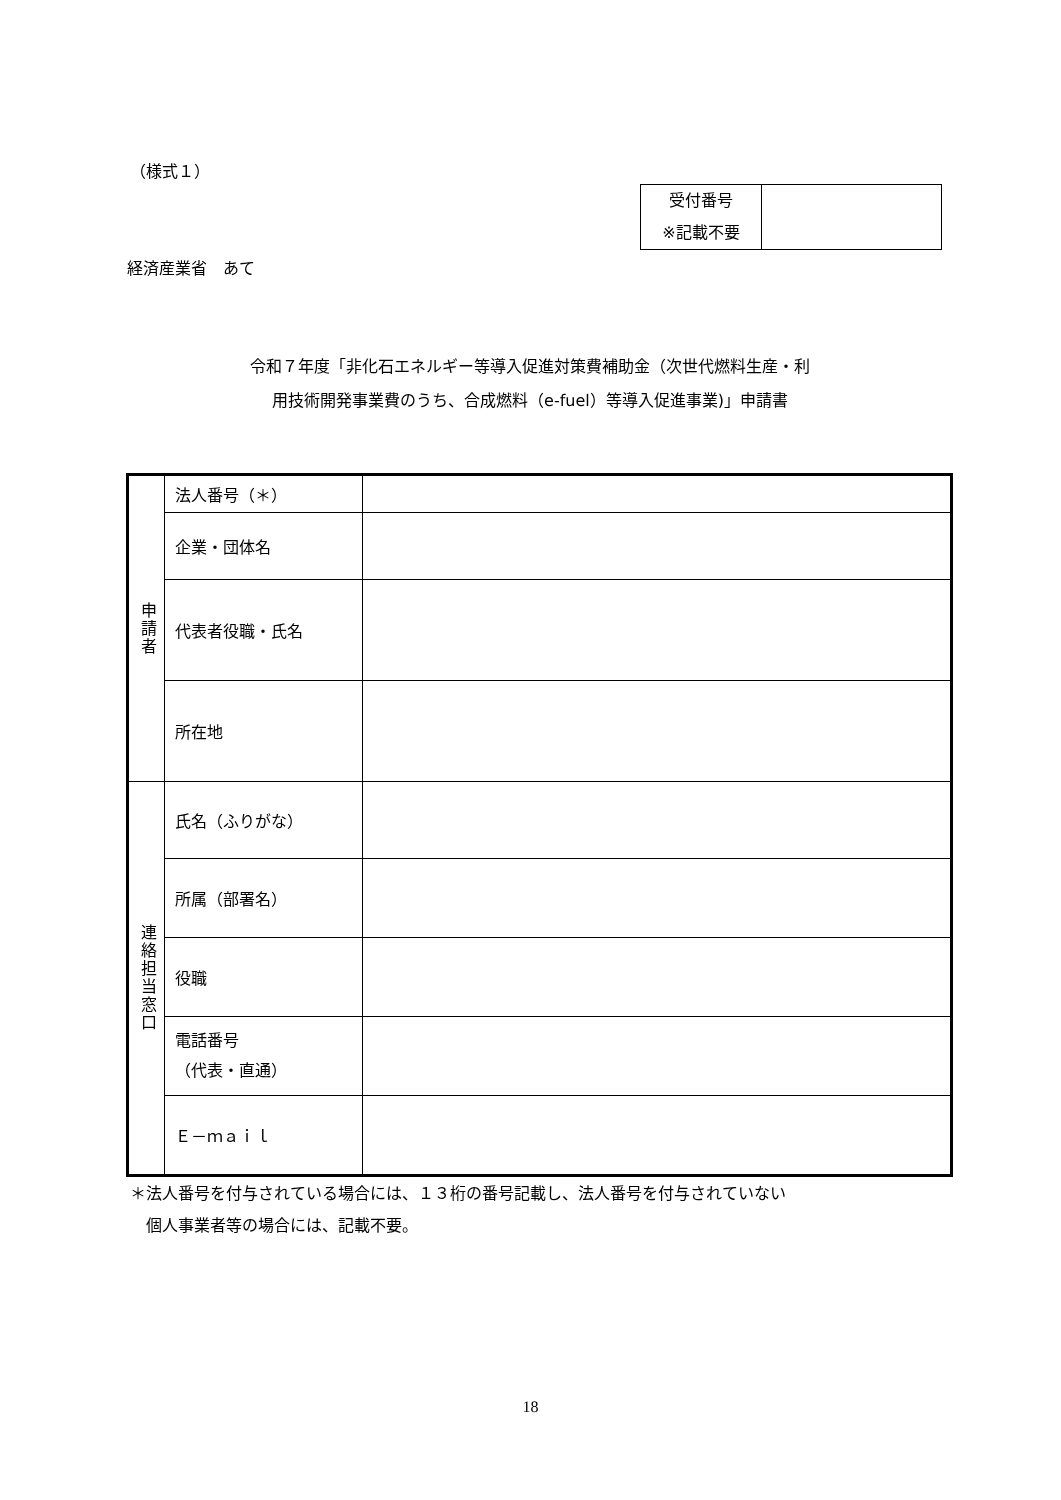（様式１）
| 受付番号 ※記載不要 | |
経済産業省　あて
令和７年度「非化石エネルギー等導入促進対策費補助金（次世代燃料生産・利
用技術開発事業費のうち、合成燃料（e-fuel）等導入促進事業)」申請書
| 申請者 | 法人番号（＊） | |
| | 企業・団体名 | |
| | 代表者役職・氏名 | |
| | 所在地 | |
| 連絡担当窓口 | 氏名（ふりがな） | |
| | 所属（部署名） | |
| | 役職 | |
| | 電話番号 （代表・直通） | |
| | Ｅ－ｍａｉｌ | |
＊法人番号を付与されている場合には、１３桁の番号記載し、法人番号を付与されていない
　個人事業者等の場合には、記載不要。
18